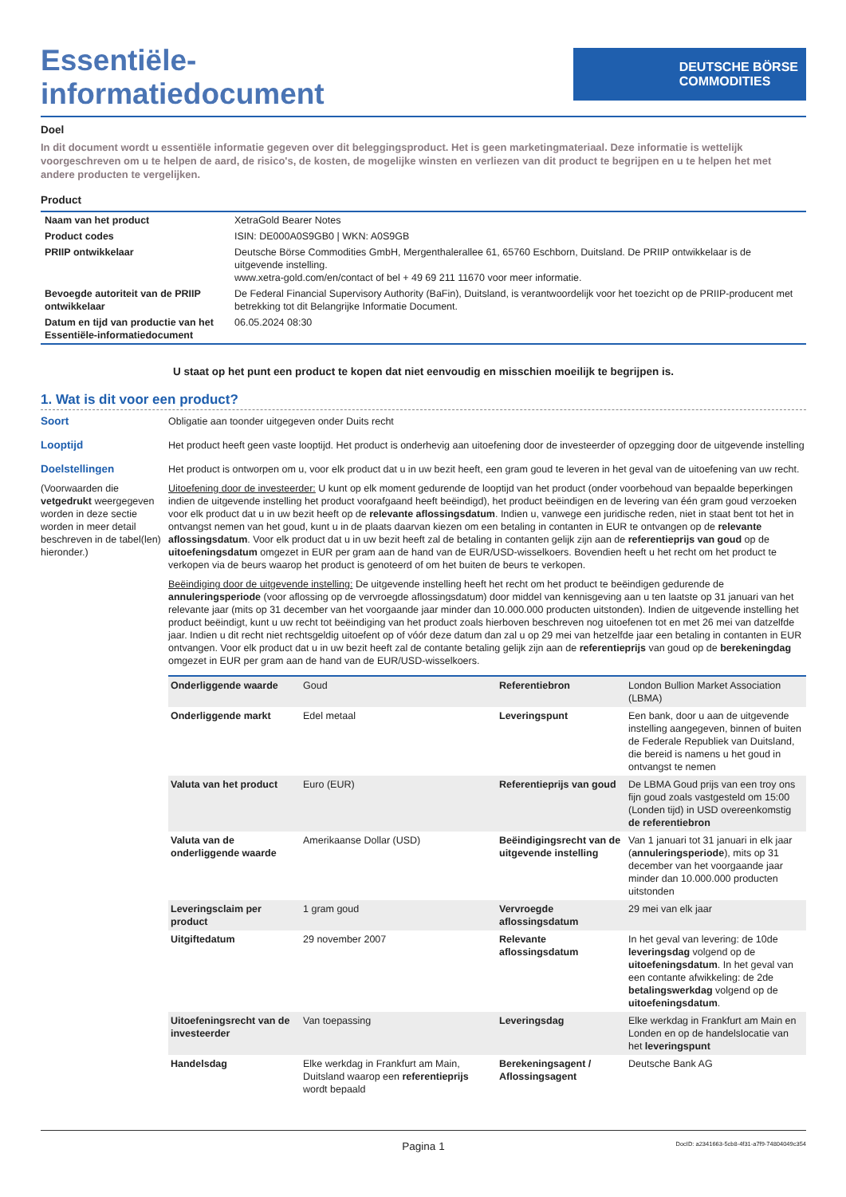Essentiële-
informatiedocument
DEUTSCHE BÖRSE
COMMODITIES
Doel
In dit document wordt u essentiële informatie gegeven over dit beleggingsproduct. Het is geen marketingmateriaal. Deze informatie is wettelijk voorgeschreven om u te helpen de aard, de risico's, de kosten, de mogelijke winsten en verliezen van dit product te begrijpen en u te helpen het met andere producten te vergelijken.
Product
| Naam van het product | XetraGold Bearer Notes |
| Product codes | ISIN: DE000A0S9GB0 / WKN: A0S9GB |
| PRIIP ontwikkelaar | Deutsche Börse Commodities GmbH, Mergenthalerallee 61, 65760 Eschborn, Duitsland. De PRIIP ontwikkelaar is de uitgevende instelling. www.xetra-gold.com/en/contact of bel + 49 69 211 11670 voor meer informatie. |
| Bevoegde autoriteit van de PRIIP ontwikkelaar | De Federal Financial Supervisory Authority (BaFin), Duitsland, is verantwoordelijk voor het toezicht op de PRIIP-producent met betrekking tot dit Belangrijke Informatie Document. |
| Datum en tijd van productie van het Essentiële-informatiedocument | 06.05.2024 08:30 |
U staat op het punt een product te kopen dat niet eenvoudig en misschien moeilijk te begrijpen is.
1. Wat is dit voor een product?
Soort Obligatie aan toonder uitgegeven onder Duits recht
Looptijd Het product heeft geen vaste looptijd. Het product is onderhevig aan uitoefening door de investeerder of opzegging door de uitgevende instelling
Doelstellingen
(Voorwaarden die vetgedrukt weergegeven worden in deze sectie worden in meer detail beschreven in de tabel(len) hieronder.)
Het product is ontworpen om u, voor elk product dat u in uw bezit heeft, een gram goud te leveren in het geval van de uitoefening van uw recht.
Uitoefening door de investeerder: U kunt op elk moment gedurende de looptijd van het product (onder voorbehoud van bepaalde beperkingen indien de uitgevende instelling het product voorafgaand heeft beëindigd), het product beëindigen en de levering van één gram goud verzoeken voor elk product dat u in uw bezit heeft op de relevante aflossingsdatum. Indien u, vanwege een juridische reden, niet in staat bent tot het in ontvangst nemen van het goud, kunt u in de plaats daarvan kiezen om een betaling in contanten in EUR te ontvangen op de relevante aflossingsdatum. Voor elk product dat u in uw bezit heeft zal de betaling in contanten gelijk zijn aan de referentieprijs van goud op de uitoefeningsdatum omgezet in EUR per gram aan de hand van de EUR/USD-wisselkoers. Bovendien heeft u het recht om het product te verkopen via de beurs waarop het product is genoteerd of om het buiten de beurs te verkopen.
Beëindiging door de uitgevende instelling: De uitgevende instelling heeft het recht om het product te beëindigen gedurende de annuleringsperiode (voor aflossing op de vervroegde aflossingsdatum) door middel van kennisgeving aan u ten laatste op 31 januari van het relevante jaar (mits op 31 december van het voorgaande jaar minder dan 10.000.000 producten uitstonden). Indien de uitgevende instelling het product beëindigt, kunt u uw recht tot beëindiging van het product zoals hierboven beschreven nog uitoefenen tot en met 26 mei van datzelfde jaar. Indien u dit recht niet rechtsgeldig uitoefent op of vóór deze datum dan zal u op 29 mei van hetzelfde jaar een betaling in contanten in EUR ontvangen. Voor elk product dat u in uw bezit heeft zal de contante betaling gelijk zijn aan de referentieprijs van goud op de berekeningdag omgezet in EUR per gram aan de hand van de EUR/USD-wisselkoers.
| Onderliggende waarde | Goud | Referentiebron | London Bullion Market Association (LBMA) |
| Onderliggende markt | Edel metaal | Leveringspunt | Een bank, door u aan de uitgevende instelling aangegeven, binnen of buiten de Federale Republiek van Duitsland, die bereid is namens u het goud in ontvangst te nemen |
| Valuta van het product | Euro (EUR) | Referentieprijs van goud | De LBMA Goud prijs van een troy ons fijn goud zoals vastgesteld om 15:00 (Londen tijd) in USD overeenkomstig de referentiebron |
| Valuta van de onderliggende waarde | Amerikaanse Dollar (USD) | Beëindigingsrecht van de uitgevende instelling | Van 1 januari tot 31 januari in elk jaar ( annuleringsperiode ), mits op 31 december van het voorgaande jaar minder dan 10.000.000 producten uitstonden |
| Leveringsclaim per product | 1 gram goud | Vervroegde aflossingsdatum | 29 mei van elk jaar |
| Uitgiftedatum | 29 november 2007 | Relevante aflossingsdatum | In het geval van levering: de 10de leveringsdag volgend op de uitoefeningsdatum . In het geval van een contante afwikkeling: de 2de betalingswerkdag volgend op de uitoefeningsdatum . |
| Uitoefeningsrecht van de investeerder | Van toepassing | Leveringsdag | Elke werkdag in Frankfurt am Main en Londen en op de handelslocatie van het leveringspunt |
| Handelsdag | Elke werkdag in Frankfurt am Main, Duitsland waarop een referentieprijs wordt bepaald | Berekeningsagent / Aflossingsagent | Deutsche Bank AG |
Pagina 1 DocID: a2341663-5cb8-4f31-a7f9-74804049c354